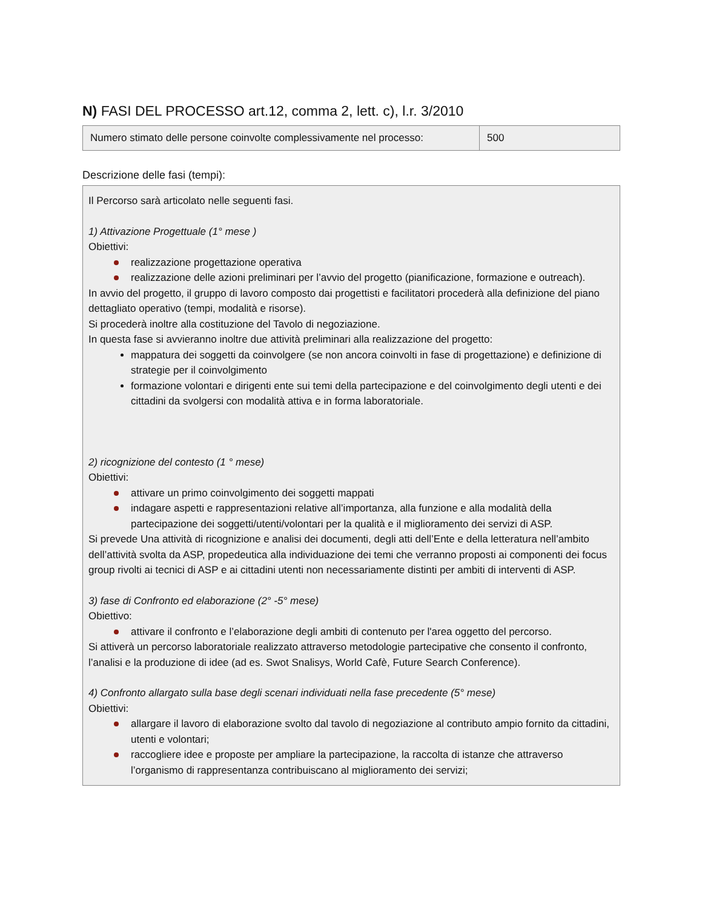N) FASI DEL PROCESSO art.12, comma 2, lett. c), l.r. 3/2010
| Numero stimato delle persone coinvolte complessivamente nel processo: | 500 |
Descrizione delle fasi (tempi):
Il Percorso sarà articolato nelle seguenti fasi.
1) Attivazione Progettuale (1° mese )
Obiettivi:
realizzazione progettazione operativa
realizzazione delle azioni preliminari per l’avvio del progetto (pianificazione, formazione e outreach).
In avvio del progetto, il gruppo di lavoro composto dai progettisti e facilitatori procederà alla definizione del piano dettagliato operativo (tempi, modalità e risorse).
Si procederà inoltre alla costituzione del Tavolo di negoziazione.
In questa fase si avvieranno inoltre due attività preliminari alla realizzazione del progetto:
mappatura dei soggetti da coinvolgere (se non ancora coinvolti in fase di progettazione) e definizione di strategie per il coinvolgimento
formazione volontari e dirigenti ente sui temi della partecipazione e del coinvolgimento degli utenti e dei cittadini da svolgersi con modalità attiva e in forma laboratoriale.
2) ricognizione del contesto (1 ° mese)
Obiettivi:
attivare un primo coinvolgimento dei soggetti mappati
indagare aspetti e rappresentazioni relative all’importanza, alla funzione e alla modalità della partecipazione dei soggetti/utenti/volontari per la qualità e il miglioramento dei servizi di ASP.
Si prevede Una attività di ricognizione e analisi dei documenti, degli atti dell’Ente e della letteratura nell’ambito dell’attività svolta da ASP, propedeutica alla individuazione dei temi che verranno proposti ai componenti dei focus group rivolti ai tecnici di ASP e ai cittadini utenti non necessariamente distinti per ambiti di interventi di ASP.
3) fase di Confronto ed elaborazione (2° -5° mese)
Obiettivo:
attivare il confronto e l’elaborazione degli ambiti di contenuto per l'area oggetto del percorso.
Si attiverà un percorso laboratoriale realizzato attraverso metodologie partecipative che consento il confronto, l’analisi e la produzione di idee (ad es. Swot Snalisys, World Cafè, Future Search Conference).
4) Confronto allargato sulla base degli scenari individuati nella fase precedente (5° mese)
Obiettivi:
allargare il lavoro di elaborazione svolto dal tavolo di negoziazione al contributo ampio fornito da cittadini, utenti e volontari;
raccogliere idee e proposte per ampliare la partecipazione, la raccolta di istanze che attraverso l’organismo di rappresentanza contribuiscano al miglioramento dei servizi;